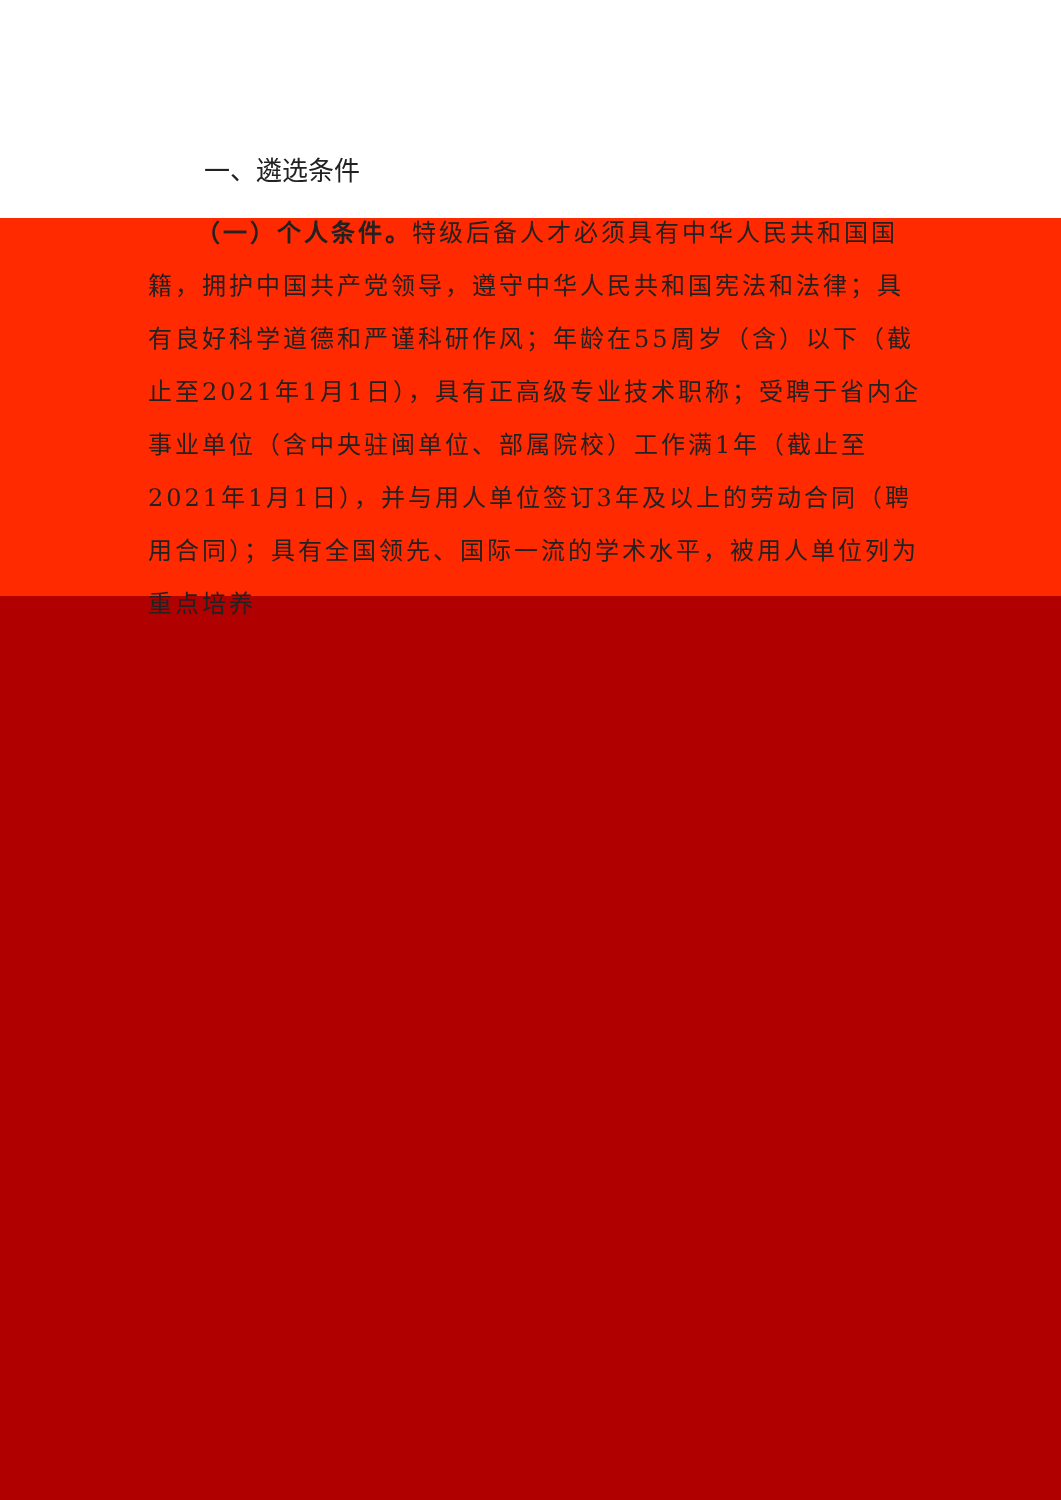一、遴选条件
（一）个人条件。特级后备人才必须具有中华人民共和国国籍，拥护中国共产党领导，遵守中华人民共和国宪法和法律；具有良好科学道德和严谨科研作风；年龄在55周岁（含）以下（截止至2021年1月1日），具有正高级专业技术职称；受聘于省内企事业单位（含中央驻闽单位、部属院校）工作满1年（截止至2021年1月1日），并与用人单位签订3年及以上的劳动合同（聘用合同）；具有全国领先、国际一流的学术水平，被用人单位列为重点培养